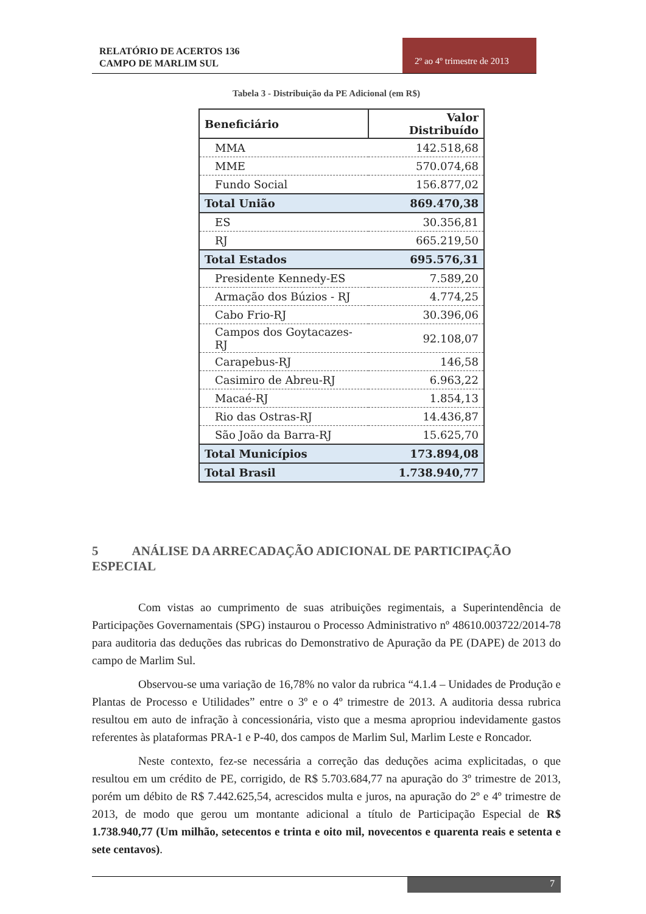RELATÓRIO DE ACERTOS 136
CAMPO DE MARLIM SUL
2º ao 4º trimestre de 2013
Tabela 3 - Distribuição da PE Adicional (em R$)
| Beneficiário | Valor Distribuído |
| --- | --- |
| MMA | 142.518,68 |
| MME | 570.074,68 |
| Fundo Social | 156.877,02 |
| Total União | 869.470,38 |
| ES | 30.356,81 |
| RJ | 665.219,50 |
| Total Estados | 695.576,31 |
| Presidente Kennedy-ES | 7.589,20 |
| Armação dos Búzios - RJ | 4.774,25 |
| Cabo Frio-RJ | 30.396,06 |
| Campos dos Goytacazes-RJ | 92.108,07 |
| Carapebus-RJ | 146,58 |
| Casimiro de Abreu-RJ | 6.963,22 |
| Macaé-RJ | 1.854,13 |
| Rio das Ostras-RJ | 14.436,87 |
| São João da Barra-RJ | 15.625,70 |
| Total Municípios | 173.894,08 |
| Total Brasil | 1.738.940,77 |
5 ANÁLISE DA ARRECADAÇÃO ADICIONAL DE PARTICIPAÇÃO ESPECIAL
Com vistas ao cumprimento de suas atribuições regimentais, a Superintendência de Participações Governamentais (SPG) instaurou o Processo Administrativo nº 48610.003722/2014-78 para auditoria das deduções das rubricas do Demonstrativo de Apuração da PE (DAPE) de 2013 do campo de Marlim Sul.
Observou-se uma variação de 16,78% no valor da rubrica “4.1.4 – Unidades de Produção e Plantas de Processo e Utilidades” entre o 3º e o 4º trimestre de 2013. A auditoria dessa rubrica resultou em auto de infração à concessionária, visto que a mesma apropriou indevidamente gastos referentes às plataformas PRA-1 e P-40, dos campos de Marlim Sul, Marlim Leste e Roncador.
Neste contexto, fez-se necessária a correção das deduções acima explicitadas, o que resultou em um crédito de PE, corrigido, de R$ 5.703.684,77 na apuração do 3º trimestre de 2013, porém um débito de R$ 7.442.625,54, acrescidos multa e juros, na apuração do 2º e 4º trimestre de 2013, de modo que gerou um montante adicional a título de Participação Especial de R$ 1.738.940,77 (Um milhão, setecentos e trinta e oito mil, novecentos e quarenta reais e setenta e sete centavos).
7